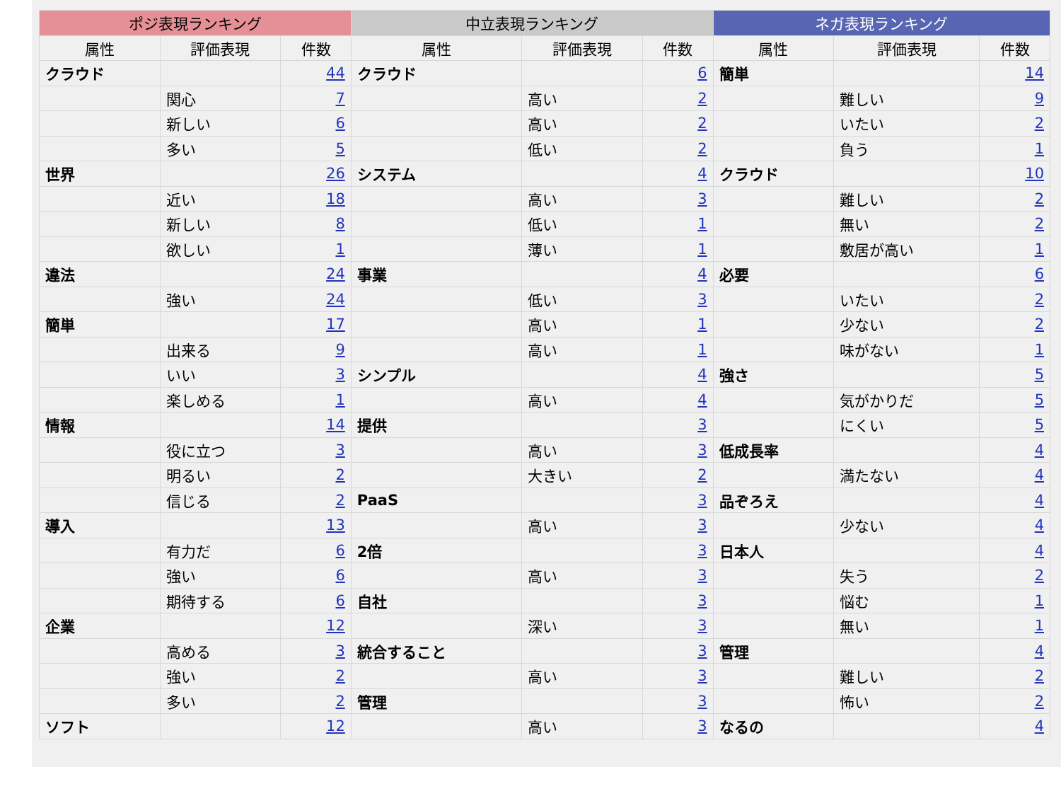| ポジ表現ランキング | | | 中立表現ランキング | | | ネガ表現ランキング | | |
| --- | --- | --- | --- | --- | --- | --- | --- | --- |
| 属性 | 評価表現 | 件数 | 属性 | 評価表現 | 件数 | 属性 | 評価表現 | 件数 |
| クラウド | | 44 | クラウド | | 6 | 簡単 | | 14 |
| | 関心 | 7 | | 高い | 2 | | 難しい | 9 |
| | 新しい | 6 | | 高い | 2 | | いたい | 2 |
| | 多い | 5 | | 低い | 2 | | 負う | 1 |
| 世界 | | 26 | システム | | 4 | クラウド | | 10 |
| | 近い | 18 | | 高い | 3 | | 難しい | 2 |
| | 新しい | 8 | | 低い | 1 | | 無い | 2 |
| | 欲しい | 1 | | 薄い | 1 | | 敷居が高い | 1 |
| 違法 | | 24 | 事業 | | 4 | 必要 | | 6 |
| | 強い | 24 | | 低い | 3 | | いたい | 2 |
| 簡単 | | 17 | | 高い | 1 | | 少ない | 2 |
| | 出来る | 9 | | 高い | 1 | | 味がない | 1 |
| | いい | 3 | シンプル | | 4 | 強さ | | 5 |
| | 楽しめる | 1 | | 高い | 4 | | 気がかりだ | 5 |
| 情報 | | 14 | 提供 | | 3 | | にくい | 5 |
| | 役に立つ | 3 | | 高い | 3 | 低成長率 | | 4 |
| | 明るい | 2 | | 大きい | 2 | | 満たない | 4 |
| | 信じる | 2 | PaaS | | 3 | 品ぞろえ | | 4 |
| 導入 | | 13 | | 高い | 3 | | 少ない | 4 |
| | 有力だ | 6 | 2倍 | | 3 | 日本人 | | 4 |
| | 強い | 6 | | 高い | 3 | | 失う | 2 |
| | 期待する | 6 | 自社 | | 3 | | 悩む | 1 |
| 企業 | | 12 | | 深い | 3 | | 無い | 1 |
| | 高める | 3 | 統合すること | | 3 | 管理 | | 4 |
| | 強い | 2 | | 高い | 3 | | 難しい | 2 |
| | 多い | 2 | 管理 | | 3 | | 怖い | 2 |
| ソフト | | 12 | | 高い | 3 | なるの | | 4 |